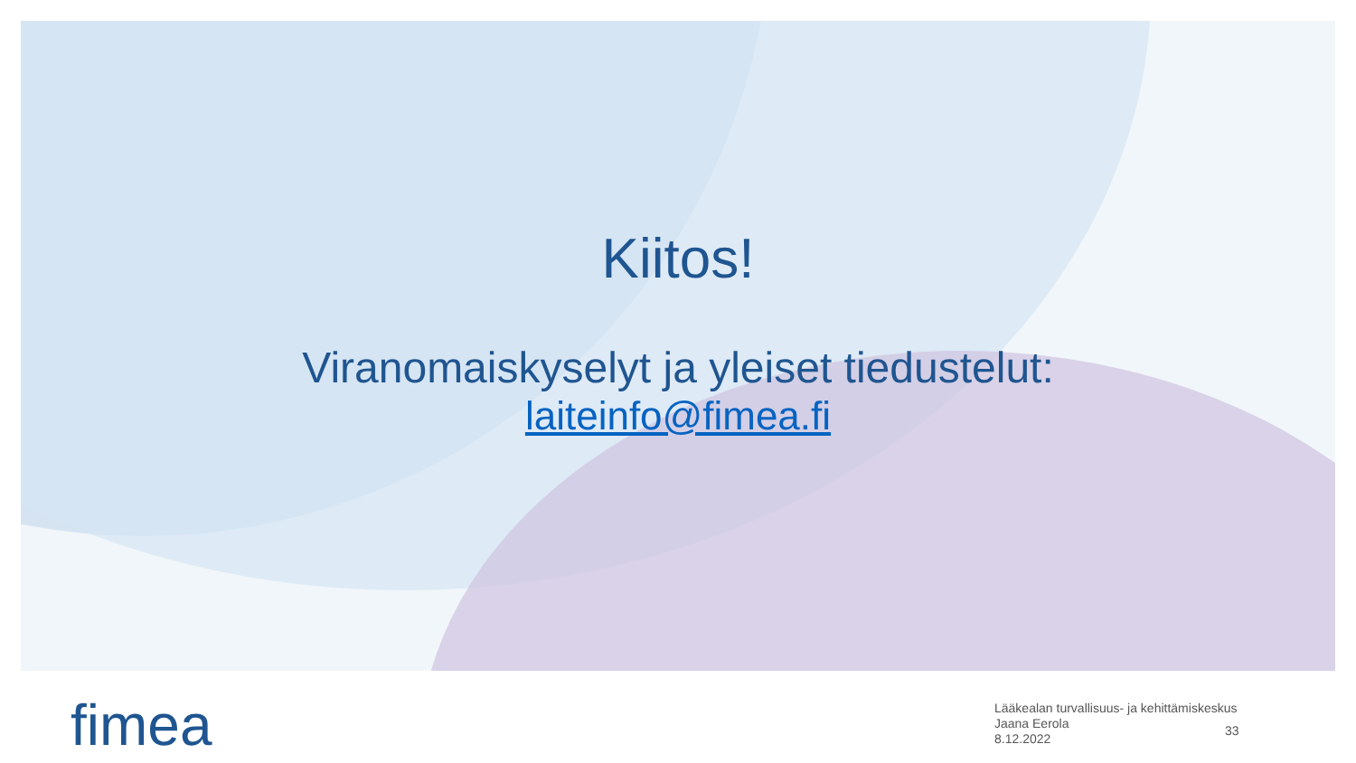Kiitos!
Viranomaiskyselyt ja yleiset tiedustelut:
laiteinfo@fimea.fi
fimea
Lääkealan turvallisuus- ja kehittämiskeskus
Jaana Eerola
8.12.2022
33